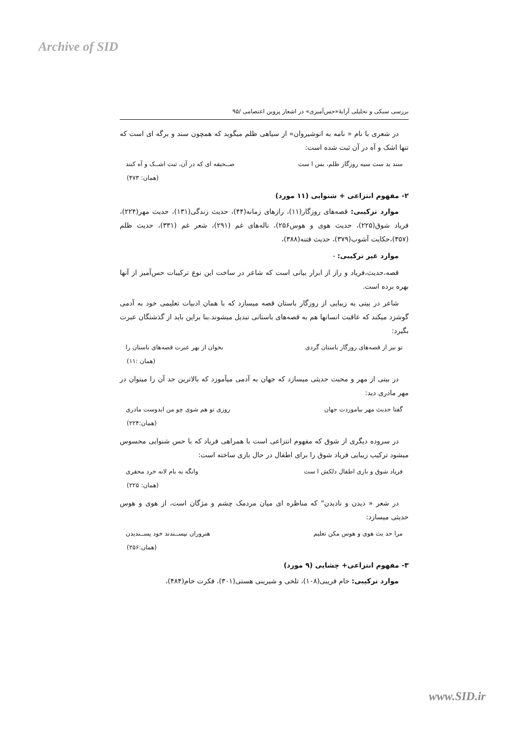Archive of SID
بررسی سبکی و تحلیلی آرایهٔ«حس‌آمیزی» در اشعار پروین اعتصامی /۹۵
در شعری با نام « نامه به انوشیروان» از سیاهی ظلم میگوید که همچون سند و برگه ای است که تنها اشک و آه در آن ثبت شده است:
سند بد ست سیه روزگار ظلم، بس ا ست صــحیفه ای که در آن، ثبت اشــک و آه کنند
(همان: ۴۷۳)
۲- مفهوم انتزاعی + شنوایی (۱۱ مورد)
موارد ترکیبی: قصه‌های روزگار(۱۱)، رازهای زمانه(۴۴)، حدیث زندگی(۱۳۱)، حدیث مهر(۲۲۴)، فریاد شوق(۲۲۵)، حدیث هوی و هوس۲۵۶)، ناله‌های غم (۲۹۱)، شعر غم (۳۳۱)، حدیث ظلم (۳۵۷)،حکایت آشوب(۳۷۹)، حدیث فتنه(۳۸۸)،
موارد غیر ترکیبی: -
قصه،حدیث،فریاد و راز از ابزار بیانی است که شاعر در ساخت این نوع ترکیبات حس‌آمیز از آنها بهره برده است.
شاعر در بیتی به زیبایی از روزگار باستان قصه میسازد که با همان ادبیات تعلیمی خود به آدمی گوشزد میکند که عاقبت انسانها هم به قصه‌های باستانی تبدیل میشوند.بنا براین باید از گذشتگان عبرت بگیرد:
تو نیز از قصه‌های روزگار باستان گردی بخوان از بهر عبرت قصه‌های باستان را
(همان :۱۱)
در بیتی از مهر و محبت حدیثی میسازد که جهان به آدمی میآموزد که بالاترین حد آن را میتوان در مهر مادری دید:
گفتا حدیث مهر بیاموزدت جهان روزی تو هم شوی چو من ایدوست مادری
(همان:۲۲۴)
در سروده دیگری از شوق که مفهوم انتزاعی است با همراهی فریاد که با حس شنوایی محسوس میشود ترکیب زیبایی فریاد شوق را برای اطفال در حال بازی ساخته است:
فریاد شوق و بازی اطفال دلکش ا ست وانگه به بام لانه خرد محقری
(همان: ۲۲۵)
در شعر « دیدن و نادیدن" که مناظره ای میان مردمک چشم و مژگان است، از هوی و هوس حدیثی میسازد:
مرا حد یث هوی و هوس مکن تعلیم هنروران نپســندند خود پســندیدن
(همان:۲۵۶)
۳- مفهوم انتزاعی+ چشایی (۹ مورد)
موارد ترکیبی: خام فریبی(۱۰۸)، تلخی و شیرینی هستی(۳۰۱)، فکرت خام(۴۸۴)،
www.SID.ir